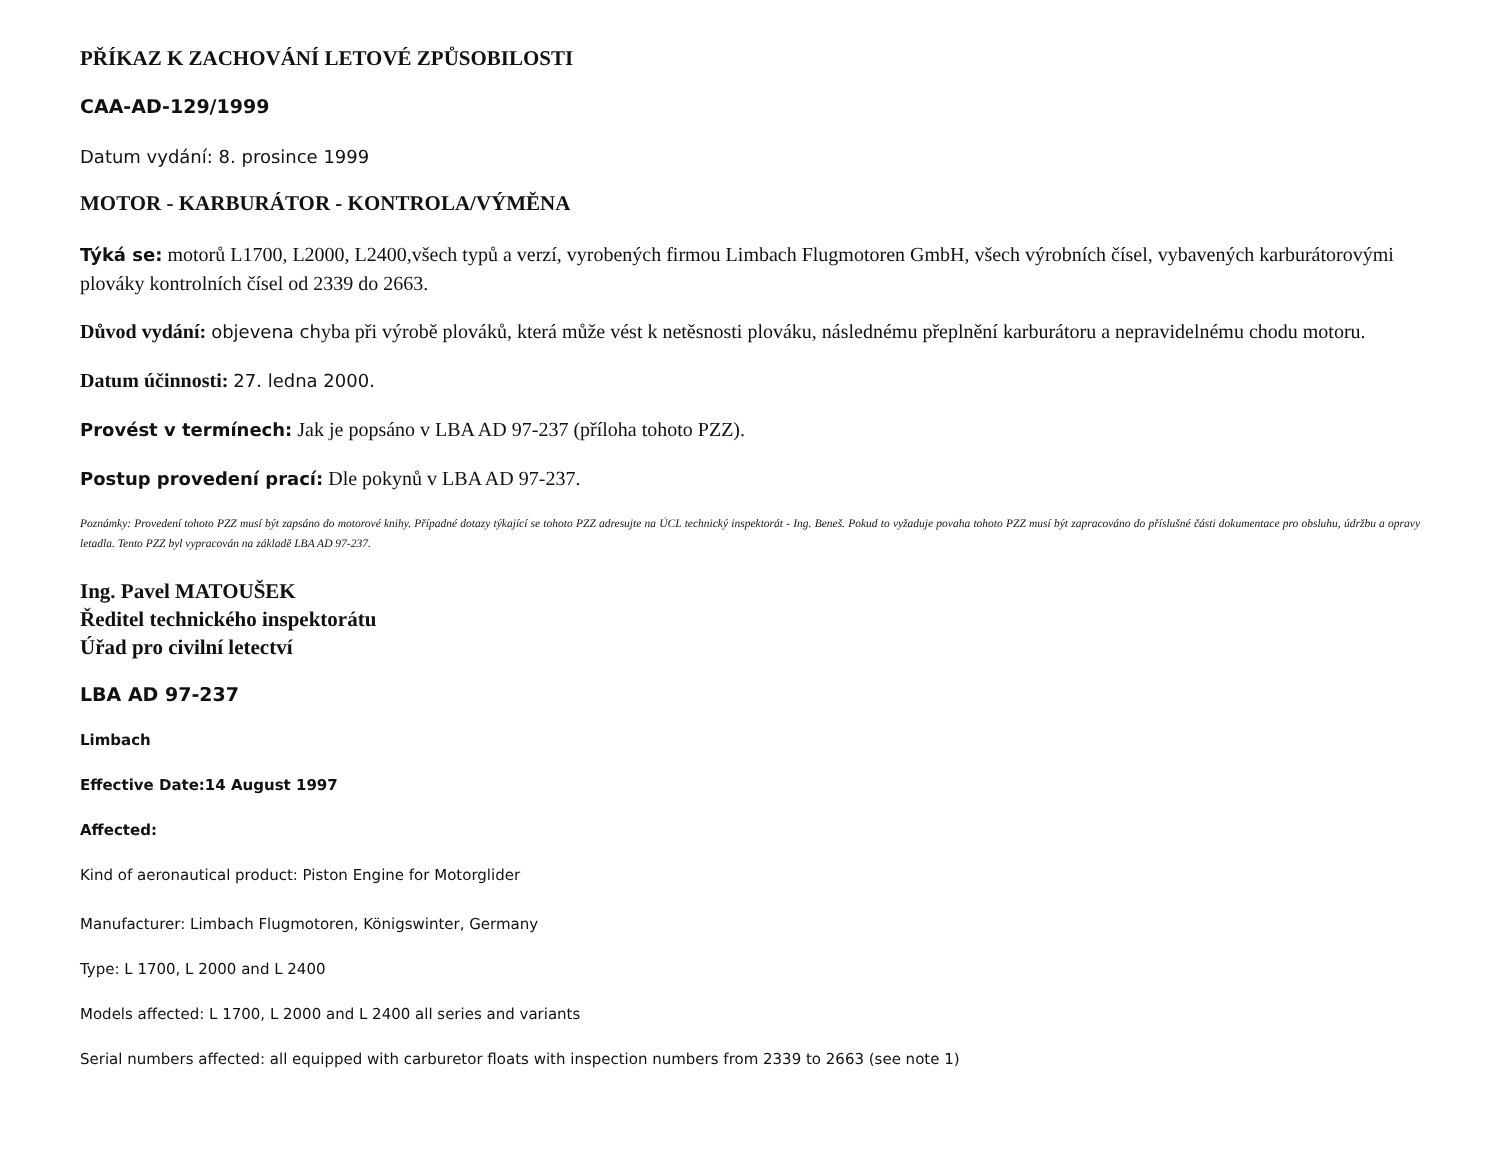PŘÍKAZ K ZACHOVÁNÍ LETOVÉ ZPŮSOBILOSTI
CAA-AD-129/1999
Datum vydání: 8. prosince 1999
MOTOR - KARBURÁTOR - KONTROLA/VÝMĚNA
Týká se: motorů L1700, L2000, L2400,všech typů a verzí, vyrobených firmou Limbach Flugmotoren GmbH, všech výrobních čísel, vybavených karburátorovými plováky kontrolních čísel od 2339 do 2663.
Důvod vydání: objevena chyba při výrobě plováků, která může vést k netěsnosti plováku, následnému přeplnění karburátoru a nepravidelnému chodu motoru.
Datum účinnosti: 27. ledna 2000.
Provést v termínech: Jak je popsáno v LBA AD 97-237 (příloha tohoto PZZ).
Postup provedení prací: Dle pokynů v LBA AD 97-237.
Poznámky: Provedení tohoto PZZ musí být zapsáno do motorové knihy. Případné dotazy týkající se tohoto PZZ adresujte na ÚCL technický inspektorát - Ing. Beneš. Pokud to vyžaduje povaha tohoto PZZ musí být zapracováno do příslušné části dokumentace pro obsluhu, údržbu a opravy letadla. Tento PZZ byl vypracován na základě LBA AD 97-237.
Ing. Pavel MATOUŠEK
Ředitel technického inspektorátu
Úřad pro civilní letectví
LBA AD 97-237
Limbach
Effective Date:14 August 1997
Affected:
Kind of aeronautical product: Piston Engine for Motorglider
Manufacturer: Limbach Flugmotoren, Königswinter, Germany
Type: L 1700, L 2000 and L 2400
Models affected: L 1700, L 2000 and L 2400 all series and variants
Serial numbers affected: all equipped with carburetor floats with inspection numbers from 2339 to 2663 (see note 1)